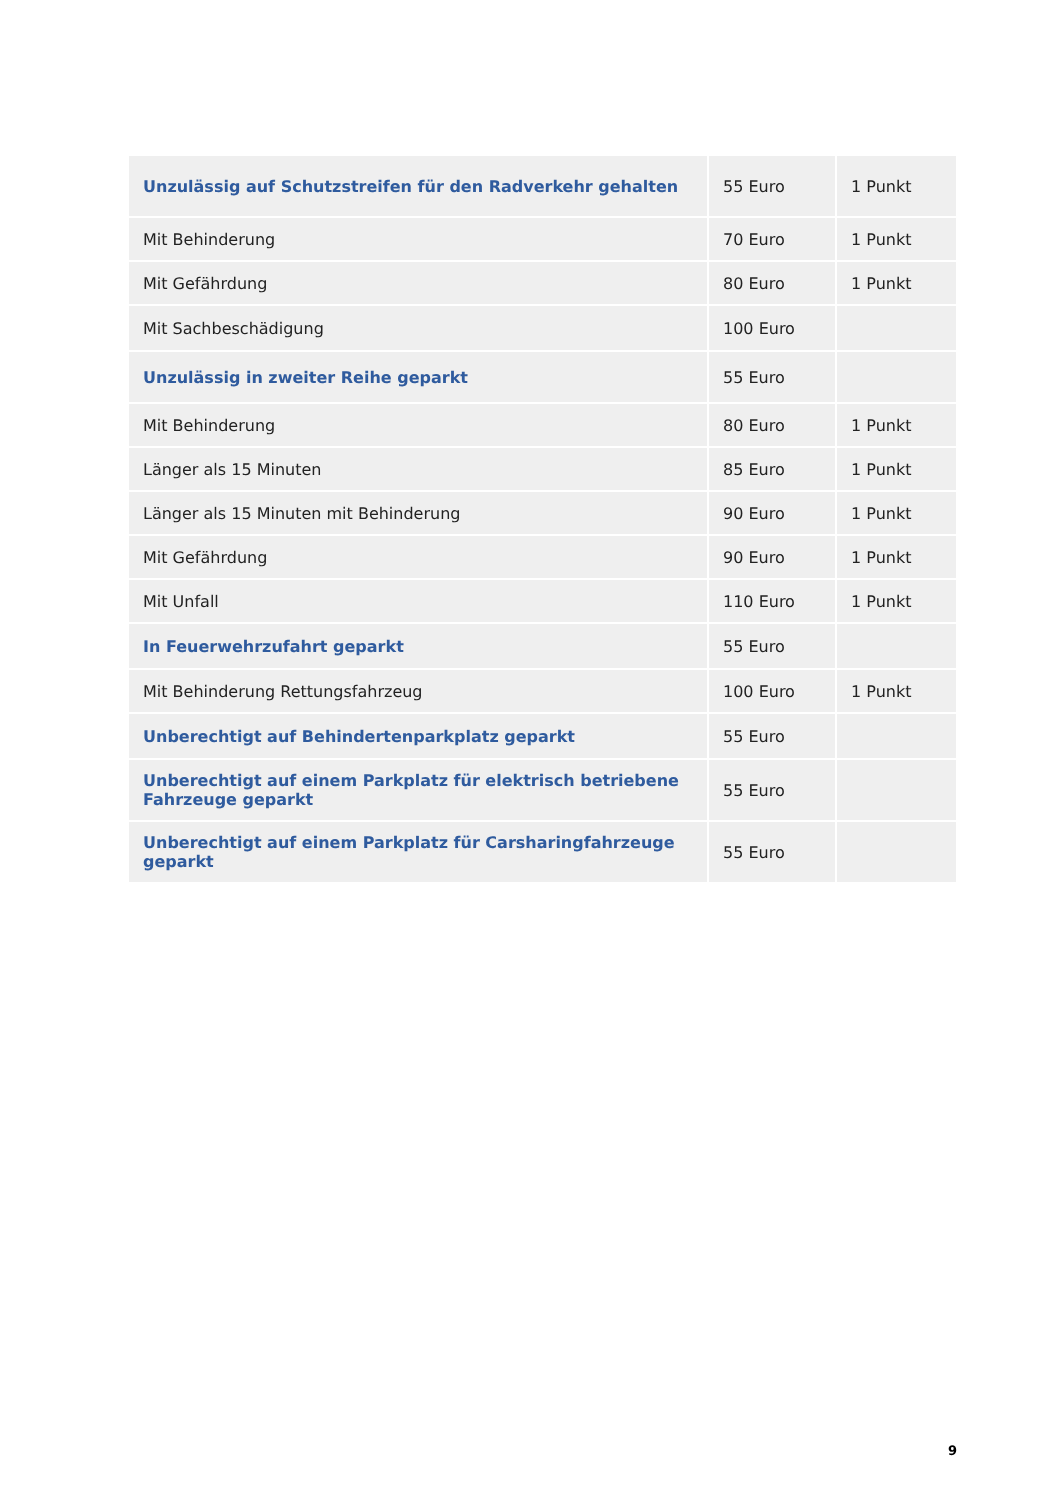| Unzulässig auf Schutzstreifen für den Radverkehr gehalten | 55 Euro | 1 Punkt |
| Mit Behinderung | 70 Euro | 1 Punkt |
| Mit Gefährdung | 80 Euro | 1 Punkt |
| Mit Sachbeschädigung | 100 Euro | |
| Unzulässig in zweiter Reihe geparkt | 55 Euro | |
| Mit Behinderung | 80 Euro | 1 Punkt |
| Länger als 15 Minuten | 85 Euro | 1 Punkt |
| Länger als 15 Minuten mit Behinderung | 90 Euro | 1 Punkt |
| Mit Gefährdung | 90 Euro | 1 Punkt |
| Mit Unfall | 110 Euro | 1 Punkt |
| In Feuerwehrzufahrt geparkt | 55 Euro | |
| Mit Behinderung Rettungsfahrzeug | 100 Euro | 1 Punkt |
| Unberechtigt auf Behindertenparkplatz geparkt | 55 Euro | |
| Unberechtigt auf einem Parkplatz für elektrisch betriebene Fahrzeuge geparkt | 55 Euro | |
| Unberechtigt auf einem Parkplatz für Carsharingfahrzeuge geparkt | 55 Euro | |
9